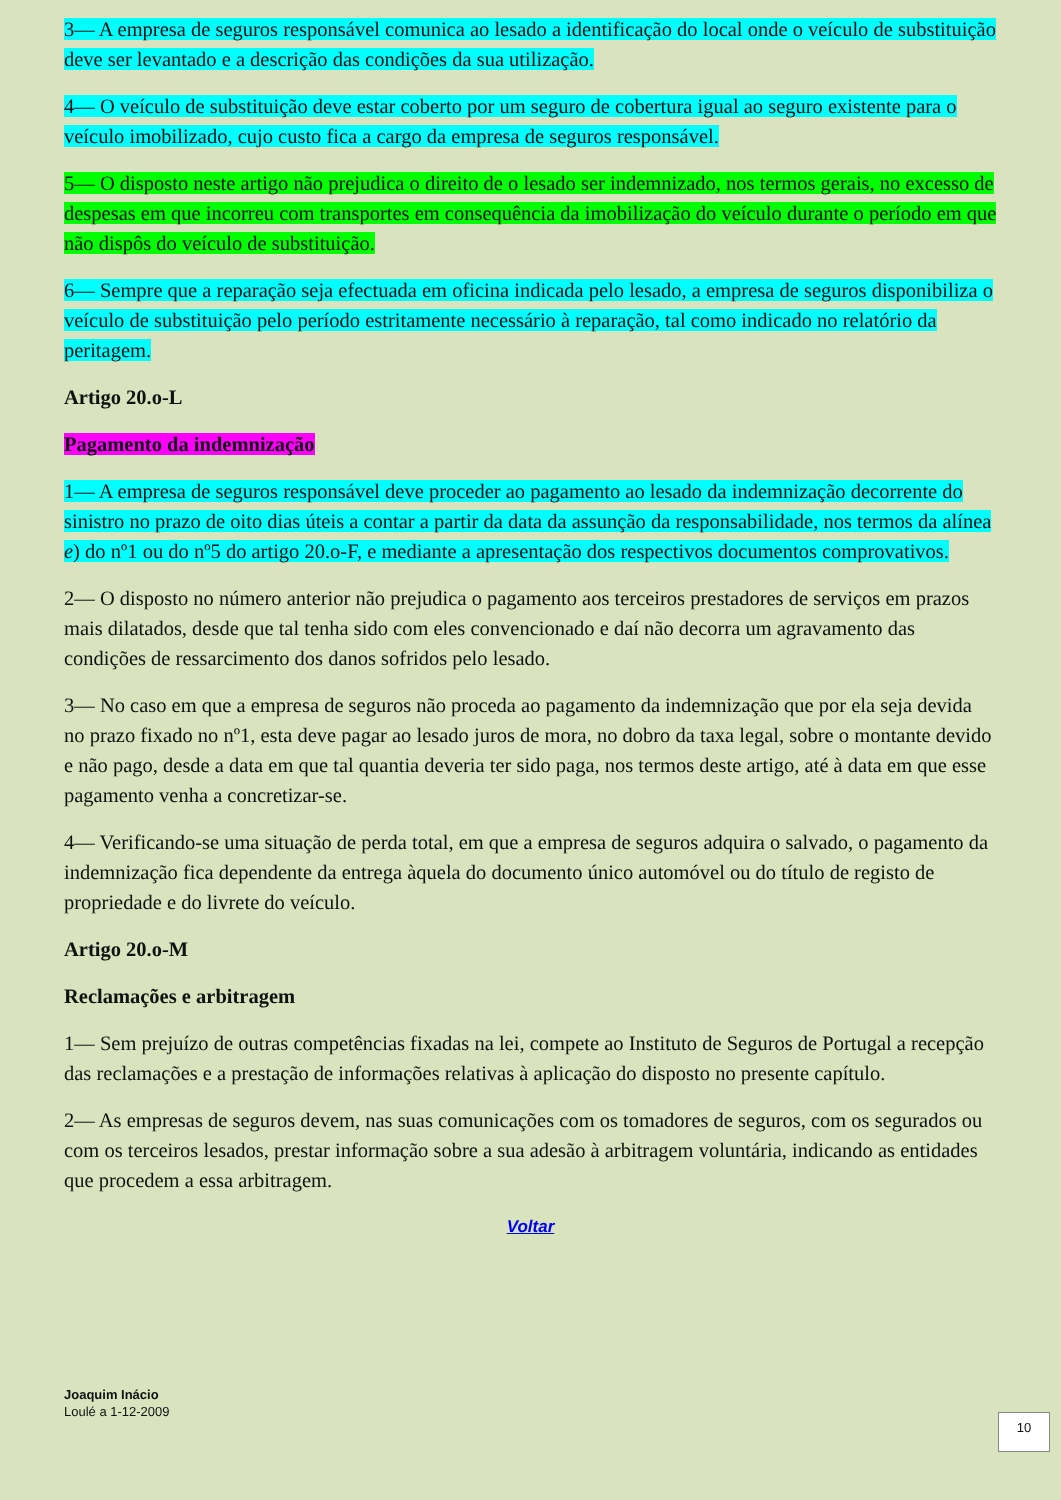3— A empresa de seguros responsável comunica ao lesado a identificação do local onde o veículo de substituição deve ser levantado e a descrição das condições da sua utilização.
4— O veículo de substituição deve estar coberto por um seguro de cobertura igual ao seguro existente para o veículo imobilizado, cujo custo fica a cargo da empresa de seguros responsável.
5— O disposto neste artigo não prejudica o direito de o lesado ser indemnizado, nos termos gerais, no excesso de despesas em que incorreu com transportes em consequência da imobilização do veículo durante o período em que não dispôs do veículo de substituição.
6— Sempre que a reparação seja efectuada em oficina indicada pelo lesado, a empresa de seguros disponibiliza o veículo de substituição pelo período estritamente necessário à reparação, tal como indicado no relatório da peritagem.
Artigo 20.o-L
Pagamento da indemnização
1— A empresa de seguros responsável deve proceder ao pagamento ao lesado da indemnização decorrente do sinistro no prazo de oito dias úteis a contar a partir da data da assunção da responsabilidade, nos termos da alínea e) do nº1 ou do nº5 do artigo 20.o-F, e mediante a apresentação dos respectivos documentos comprovativos.
2— O disposto no número anterior não prejudica o pagamento aos terceiros prestadores de serviços em prazos mais dilatados, desde que tal tenha sido com eles convencionado e daí não decorra um agravamento das condições de ressarcimento dos danos sofridos pelo lesado.
3— No caso em que a empresa de seguros não proceda ao pagamento da indemnização que por ela seja devida no prazo fixado no nº1, esta deve pagar ao lesado juros de mora, no dobro da taxa legal, sobre o montante devido e não pago, desde a data em que tal quantia deveria ter sido paga, nos termos deste artigo, até à data em que esse pagamento venha a concretizar-se.
4— Verificando-se uma situação de perda total, em que a empresa de seguros adquira o salvado, o pagamento da indemnização fica dependente da entrega àquela do documento único automóvel ou do título de registo de propriedade e do livrete do veículo.
Artigo 20.o-M
Reclamações e arbitragem
1— Sem prejuízo de outras competências fixadas na lei, compete ao Instituto de Seguros de Portugal a recepção das reclamações e a prestação de informações relativas à aplicação do disposto no presente capítulo.
2— As empresas de seguros devem, nas suas comunicações com os tomadores de seguros, com os segurados ou com os terceiros lesados, prestar informação sobre a sua adesão à arbitragem voluntária, indicando as entidades que procedem a essa arbitragem.
Voltar
Joaquim Inácio
Loulé a 1-12-2009
10